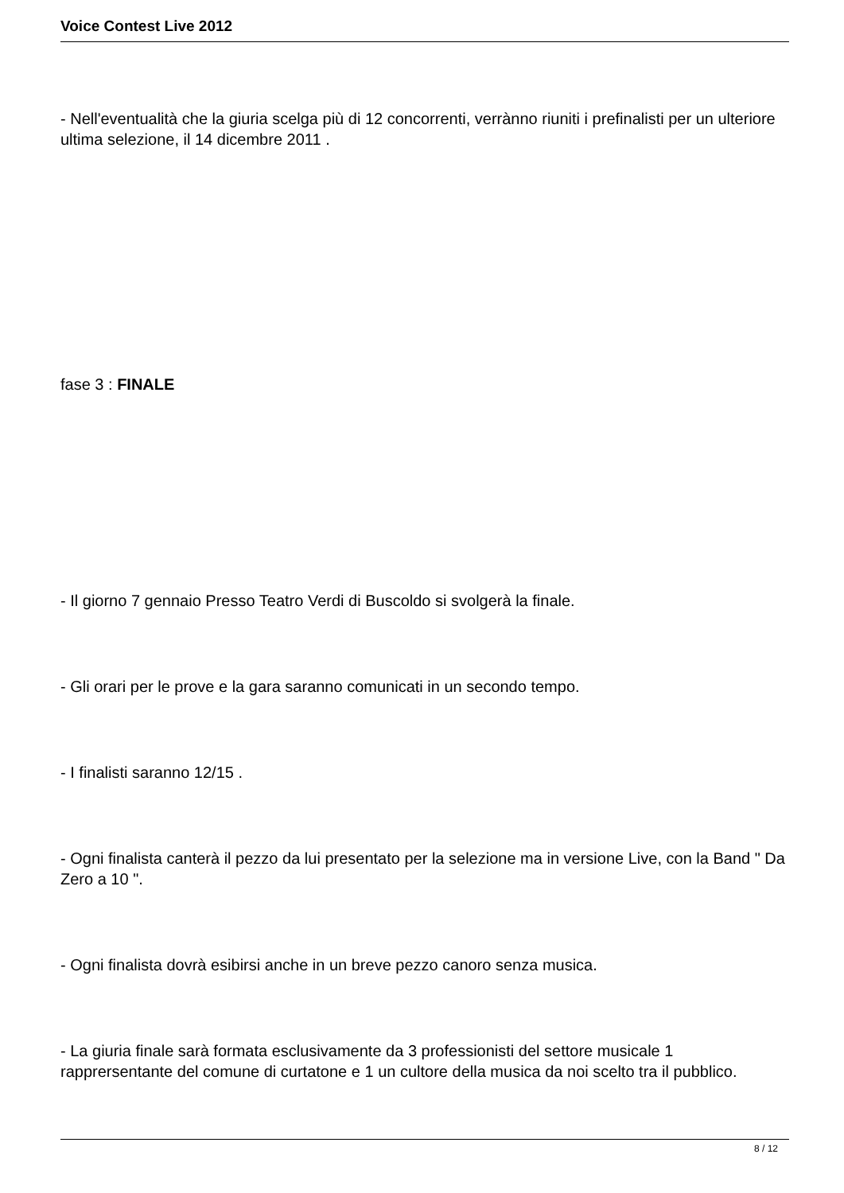Voice Contest Live 2012
- Nell'eventualità che la giuria scelga più di 12 concorrenti, verrànno riuniti i prefinalisti per un ulteriore ultima selezione, il 14 dicembre 2011 .
fase 3 : FINALE
- Il giorno 7 gennaio Presso Teatro Verdi di Buscoldo si svolgerà la finale.
- Gli orari per le prove e la gara saranno comunicati in un secondo tempo.
- I finalisti saranno 12/15 .
- Ogni finalista canterà il pezzo da lui presentato per la selezione ma in versione Live, con la Band " Da Zero a 10 ".
- Ogni finalista dovrà esibirsi anche in un breve pezzo canoro senza musica.
- La giuria finale sarà formata esclusivamente da 3 professionisti del settore musicale 1 rapprersentante del comune di curtatone e 1 un cultore della musica da noi scelto tra il pubblico.
8 / 12